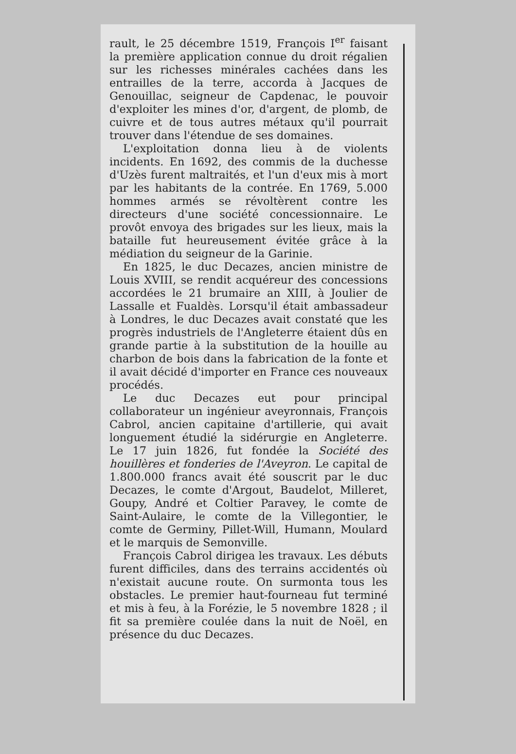rault, le 25 décembre 1519, François I<sup>er</sup> faisant la première application connue du droit régalien sur les richesses minérales cachées dans les entrailles de la terre, accorda à Jacques de Genouillac, seigneur de Capdenac, le pouvoir d'exploiter les mines d'or, d'argent, de plomb, de cuivre et de tous autres métaux qu'il pourrait trouver dans l'étendue de ses domaines.
L'exploitation donna lieu à de violents incidents. En 1692, des commis de la duchesse d'Uzès furent maltraités, et l'un d'eux mis à mort par les habitants de la contrée. En 1769, 5.000 hommes armés se révoltèrent contre les directeurs d'une société concessionnaire. Le provôt envoya des brigades sur les lieux, mais la bataille fut heureusement évitée grâce à la médiation du seigneur de la Garinie.
En 1825, le duc Decazes, ancien ministre de Louis XVIII, se rendit acquéreur des concessions accordées le 21 brumaire an XIII, à Joulier de Lassalle et Fualdès. Lorsqu'il était ambassadeur à Londres, le duc Decazes avait constaté que les progrès industriels de l'Angleterre étaient dûs en grande partie à la substitution de la houille au charbon de bois dans la fabrication de la fonte et il avait décidé d'importer en France ces nouveaux procédés.
Le duc Decazes eut pour principal collaborateur un ingénieur aveyronnais, François Cabrol, ancien capitaine d'artillerie, qui avait longuement étudié la sidérurgie en Angleterre. Le 17 juin 1826, fut fondée la Société des houillères et fonderies de l'Aveyron. Le capital de 1.800.000 francs avait été souscrit par le duc Decazes, le comte d'Argout, Baudelot, Milleret, Goupy, André et Coltier Paravey, le comte de Saint-Aulaire, le comte de la Villegontier, le comte de Germiny, Pillet-Will, Humann, Moulard et le marquis de Semonville.
François Cabrol dirigea les travaux. Les débuts furent difficiles, dans des terrains accidentés où n'existait aucune route. On surmonta tous les obstacles. Le premier haut-fourneau fut terminé et mis à feu, à la Forézie, le 5 novembre 1828 ; il fit sa première coulée dans la nuit de Noël, en présence du duc Decazes.